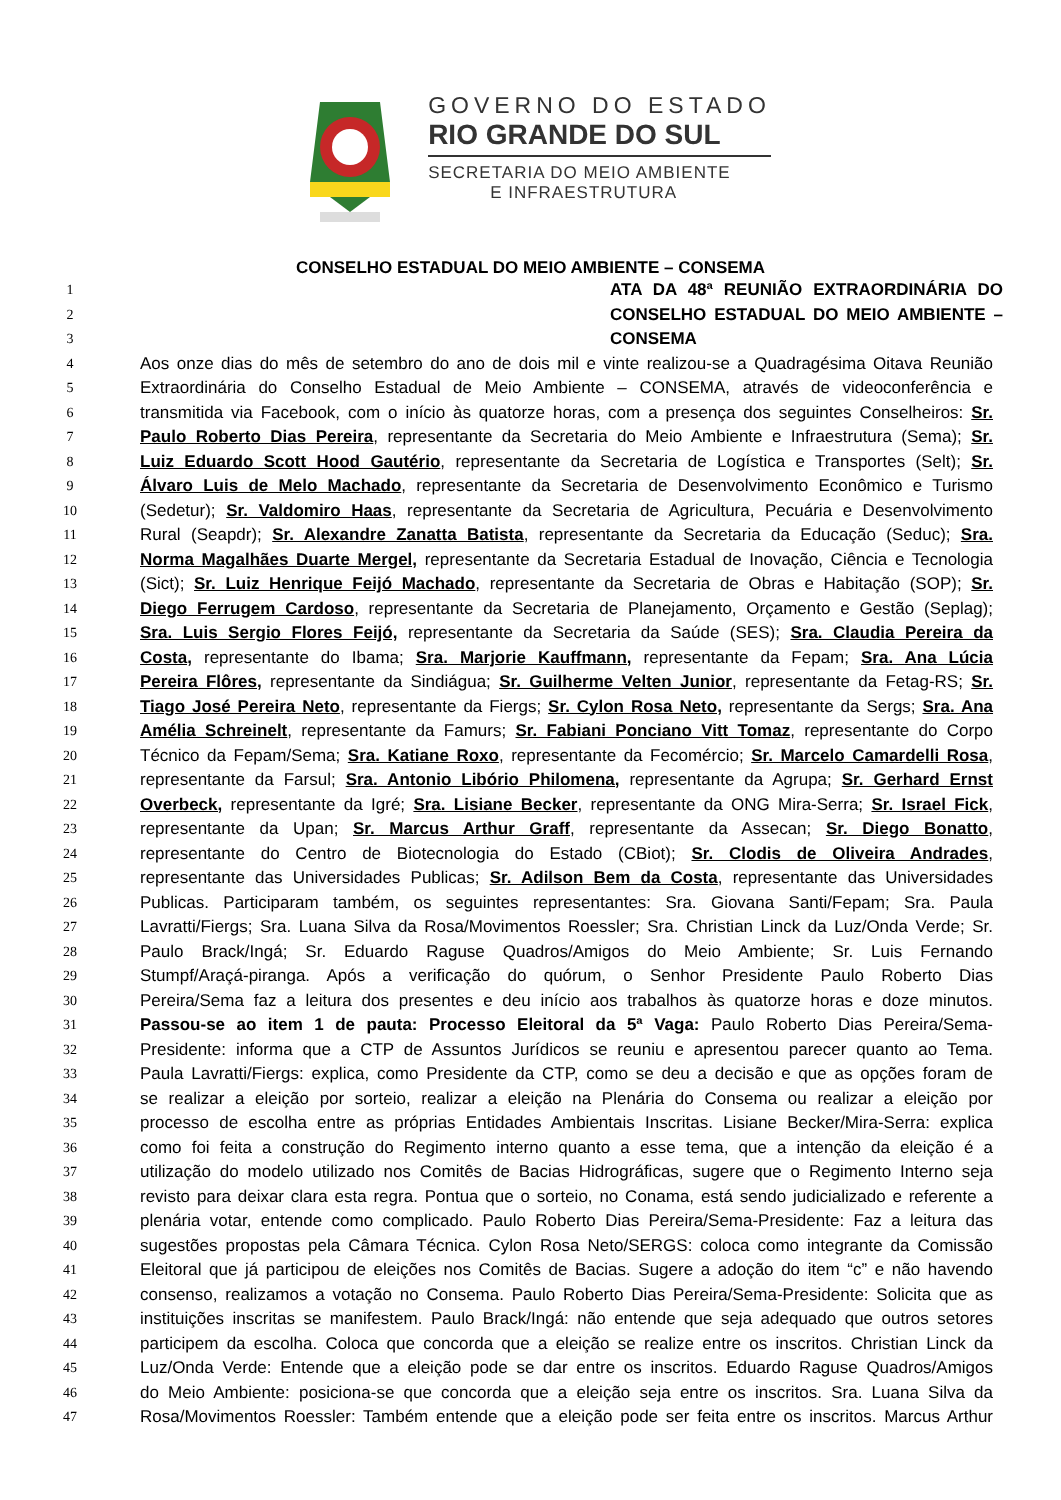GOVERNO DO ESTADO
RIO GRANDE DO SUL
SECRETARIA DO MEIO AMBIENTE
E INFRAESTRUTURA
CONSELHO ESTADUAL DO MEIO AMBIENTE – CONSEMA
1 ATA DA 48ª REUNIÃO EXTRAORDINÁRIA DO
2 CONSELHO ESTADUAL DO MEIO AMBIENTE –
3 CONSEMA
4 Aos onze dias do mês de setembro do ano de dois mil e vinte realizou-se a Quadragésima Oitava Reunião
5 Extraordinária do Conselho Estadual de Meio Ambiente – CONSEMA, através de videoconferência e
6 transmitida via Facebook, com o início às quatorze horas, com a presença dos seguintes Conselheiros: Sr.
7 Paulo Roberto Dias Pereira, representante da Secretaria do Meio Ambiente e Infraestrutura (Sema); Sr.
8 Luiz Eduardo Scott Hood Gautério, representante da Secretaria de Logística e Transportes (Selt); Sr.
9 Álvaro Luis de Melo Machado, representante da Secretaria de Desenvolvimento Econômico e Turismo
10 (Sedetur); Sr. Valdomiro Haas, representante da Secretaria de Agricultura, Pecuária e Desenvolvimento
11 Rural (Seapdr); Sr. Alexandre Zanatta Batista, representante da Secretaria da Educação (Seduc); Sra.
12 Norma Magalhães Duarte Mergel, representante da Secretaria Estadual de Inovação, Ciência e Tecnologia
13 (Sict); Sr. Luiz Henrique Feijó Machado, representante da Secretaria de Obras e Habitação (SOP); Sr.
14 Diego Ferrugem Cardoso, representante da Secretaria de Planejamento, Orçamento e Gestão (Seplag);
15 Sra. Luis Sergio Flores Feijó, representante da Secretaria da Saúde (SES); Sra. Claudia Pereira da
16 Costa, representante do Ibama; Sra. Marjorie Kauffmann, representante da Fepam; Sra. Ana Lúcia
17 Pereira Flôres, representante da Sindiágua; Sr. Guilherme Velten Junior, representante da Fetag-RS; Sr.
18 Tiago José Pereira Neto, representante da Fiergs; Sr. Cylon Rosa Neto, representante da Sergs; Sra. Ana
19 Amélia Schreinelt, representante da Famurs; Sr. Fabiani Ponciano Vitt Tomaz, representante do Corpo
20 Técnico da Fepam/Sema; Sra. Katiane Roxo, representante da Fecomércio; Sr. Marcelo Camardelli Rosa,
21 representante da Farsul; Sra. Antonio Libório Philomena, representante da Agrupa; Sr. Gerhard Ernst
22 Overbeck, representante da Igré; Sra. Lisiane Becker, representante da ONG Mira-Serra; Sr. Israel Fick,
23 representante da Upan; Sr. Marcus Arthur Graff, representante da Assecan; Sr. Diego Bonatto,
24 representante do Centro de Biotecnologia do Estado (CBiot); Sr. Clodis de Oliveira Andrades,
25 representante das Universidades Publicas; Sr. Adilson Bem da Costa, representante das Universidades
26 Publicas. Participaram também, os seguintes representantes: Sra. Giovana Santi/Fepam; Sra. Paula
27 Lavratti/Fiergs; Sra. Luana Silva da Rosa/Movimentos Roessler; Sra. Christian Linck da Luz/Onda Verde; Sr.
28 Paulo Brack/Ingá; Sr. Eduardo Raguse Quadros/Amigos do Meio Ambiente; Sr. Luis Fernando
29 Stumpf/Araçá-piranga. Após a verificação do quórum, o Senhor Presidente Paulo Roberto Dias
30 Pereira/Sema faz a leitura dos presentes e deu início aos trabalhos às quatorze horas e doze minutos.
31 Passou-se ao item 1 de pauta: Processo Eleitoral da 5ª Vaga: Paulo Roberto Dias Pereira/Sema-
32 Presidente: informa que a CTP de Assuntos Jurídicos se reuniu e apresentou parecer quanto ao Tema.
33 Paula Lavratti/Fiergs: explica, como Presidente da CTP, como se deu a decisão e que as opções foram de
34 se realizar a eleição por sorteio, realizar a eleição na Plenária do Consema ou realizar a eleição por
35 processo de escolha entre as próprias Entidades Ambientais Inscritas. Lisiane Becker/Mira-Serra: explica
36 como foi feita a construção do Regimento interno quanto a esse tema, que a intenção da eleição é a
37 utilização do modelo utilizado nos Comitês de Bacias Hidrográficas, sugere que o Regimento Interno seja
38 revisto para deixar clara esta regra. Pontua que o sorteio, no Conama, está sendo judicializado e referente a
39 plenária votar, entende como complicado. Paulo Roberto Dias Pereira/Sema-Presidente: Faz a leitura das
40 sugestões propostas pela Câmara Técnica. Cylon Rosa Neto/SERGS: coloca como integrante da Comissão
41 Eleitoral que já participou de eleições nos Comitês de Bacias. Sugere a adoção do item “c” e não havendo
42 consenso, realizamos a votação no Consema. Paulo Roberto Dias Pereira/Sema-Presidente: Solicita que as
43 instituições inscritas se manifestem. Paulo Brack/Ingá: não entende que seja adequado que outros setores
44 participem da escolha. Coloca que concorda que a eleição se realize entre os inscritos. Christian Linck da
45 Luz/Onda Verde: Entende que a eleição pode se dar entre os inscritos. Eduardo Raguse Quadros/Amigos
46 do Meio Ambiente: posiciona-se que concorda que a eleição seja entre os inscritos. Sra. Luana Silva da
47 Rosa/Movimentos Roessler: Também entende que a eleição pode ser feita entre os inscritos. Marcus Arthur